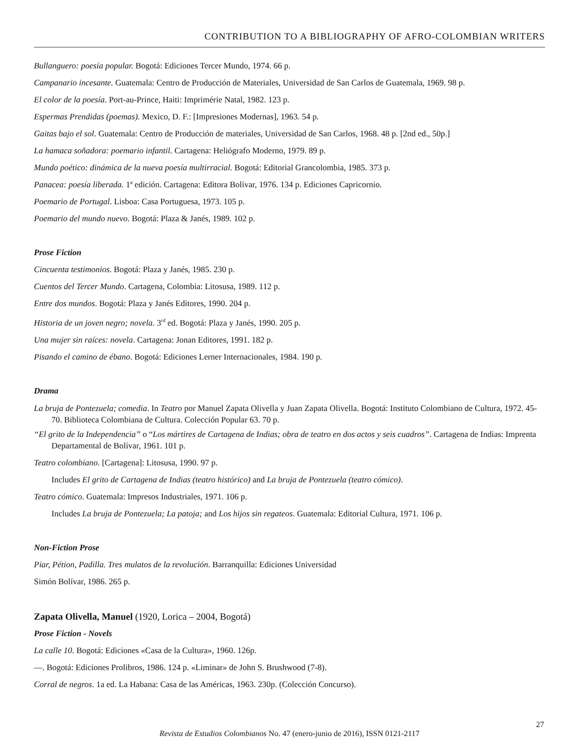CONTRIBUTION TO A BIBLIOGRAPHY OF AFRO-COLOMBIAN WRITERS
Bullanguero: poesía popular. Bogotá: Ediciones Tercer Mundo, 1974. 66 p.
Campanario incesante. Guatemala: Centro de Producción de Materiales, Universidad de San Carlos de Guatemala, 1969. 98 p.
El color de la poesía. Port-au-Prince, Haiti: Imprimérie Natal, 1982. 123 p.
Espermas Prendidas (poemas). Mexico, D. F.: [Impresiones Modernas], 1963. 54 p.
Gaitas bajo el sol. Guatemala: Centro de Producción de materiales, Universidad de San Carlos, 1968. 48 p. [2nd ed., 50p.]
La hamaca soñadora: poemario infantil. Cartagena: Heliógrafo Moderno, 1979. 89 p.
Mundo poético: dinámica de la nueva poesía multirracial. Bogotá: Editorial Grancolombia, 1985. 373 p.
Panacea: poesía liberada. 1ª edición. Cartagena: Editora Bolívar, 1976. 134 p. Ediciones Capricornio.
Poemario de Portugal. Lisboa: Casa Portuguesa, 1973. 105 p.
Poemario del mundo nuevo. Bogotá: Plaza & Janés, 1989. 102 p.
Prose Fiction
Cincuenta testimonios. Bogotá: Plaza y Janés, 1985. 230 p.
Cuentos del Tercer Mundo. Cartagena, Colombia: Litosusa, 1989. 112 p.
Entre dos mundos. Bogotá: Plaza y Janés Editores, 1990. 204 p.
Historia de un joven negro; novela. 3<sup>rd</sup> ed. Bogotá: Plaza y Janés, 1990. 205 p.
Una mujer sin raíces: novela. Cartagena: Jonan Editores, 1991. 182 p.
Pisando el camino de ébano. Bogotá: Ediciones Lerner Internacionales, 1984. 190 p.
Drama
La bruja de Pontezuela; comedia. In Teatro por Manuel Zapata Olivella y Juan Zapata Olivella. Bogotá: Instituto Colombiano de Cultura, 1972. 45-70. Biblioteca Colombiana de Cultura. Colección Popular 63. 70 p.
“El grito de la Independencia” o “Los mártires de Cartagena de Indias; obra de teatro en dos actos y seis cuadros”. Cartagena de Indias: Imprenta Departamental de Bolívar, 1961. 101 p.
Teatro colombiano. [Cartagena]: Litosusa, 1990. 97 p.
Includes El grito de Cartagena de Indias (teatro histórico) and La bruja de Pontezuela (teatro cómico).
Teatro cómico. Guatemala: Impresos Industriales, 1971. 106 p.
Includes La bruja de Pontezuela; La patoja; and Los hijos sin regateos. Guatemala: Editorial Cultura, 1971. 106 p.
Non-Fiction Prose
Piar, Pétion, Padilla. Tres mulatos de la revolución. Barranquilla: Ediciones Universidad
Simón Bolívar, 1986. 265 p.
Zapata Olivella, Manuel (1920, Lorica – 2004, Bogotá)
Prose Fiction - Novels
La calle 10. Bogotá: Ediciones «Casa de la Cultura», 1960. 126p.
—. Bogotá: Ediciones Prolibros, 1986. 124 p. «Liminar» de John S. Brushwood (7-8).
Corral de negros. 1a ed. La Habana: Casa de las Américas, 1963. 230p. (Colección Concurso).
Revista de Estudios Colombianos No. 47 (enero-junio de 2016), ISSN 0121-2117
27